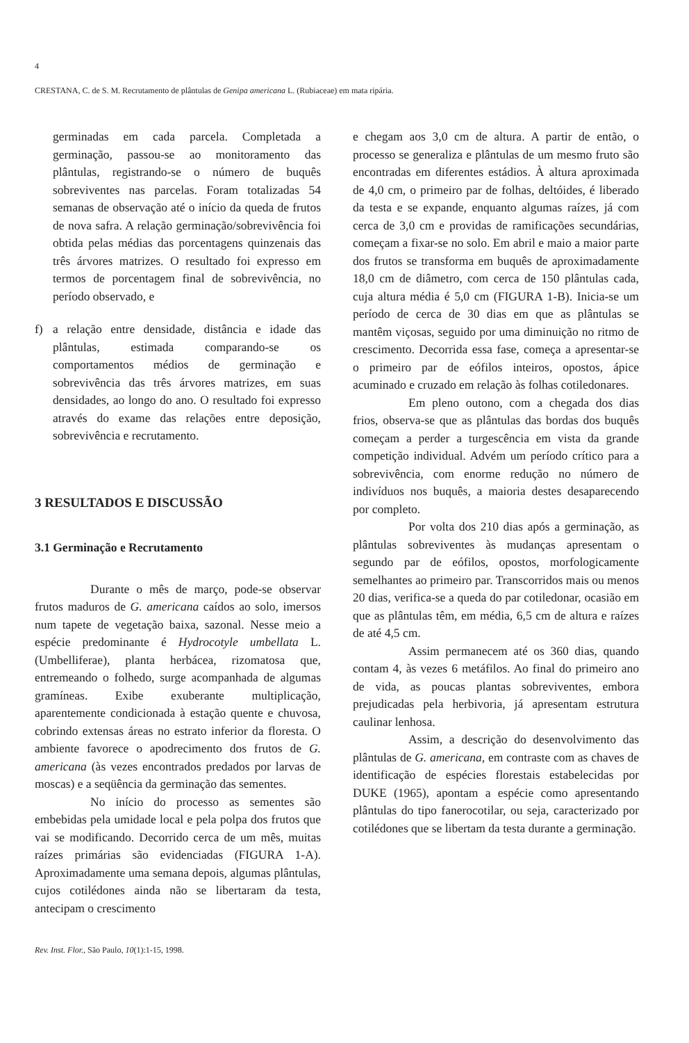4
CRESTANA, C. de S. M. Recrutamento de plântulas de Genipa americana L. (Rubiaceae) em mata ripária.
germinadas em cada parcela. Completada a germinação, passou-se ao monitoramento das plântulas, registrando-se o número de buquês sobreviventes nas parcelas. Foram totalizadas 54 semanas de observação até o início da queda de frutos de nova safra. A relação germinação/sobrevivência foi obtida pelas médias das porcentagens quinzenais das três árvores matrizes. O resultado foi expresso em termos de porcentagem final de sobrevivência, no período observado, e
f) a relação entre densidade, distância e idade das plântulas, estimada comparando-se os comportamentos médios de germinação e sobrevivência das três árvores matrizes, em suas densidades, ao longo do ano. O resultado foi expresso através do exame das relações entre deposição, sobrevivência e recrutamento.
3 RESULTADOS E DISCUSSÃO
3.1 Germinação e Recrutamento
Durante o mês de março, pode-se observar frutos maduros de G. americana caídos ao solo, imersos num tapete de vegetação baixa, sazonal. Nesse meio a espécie predominante é Hydrocotyle umbellata L. (Umbelliferae), planta herbácea, rizomatosa que, entremeando o folhedo, surge acompanhada de algumas gramíneas. Exibe exuberante multiplicação, aparentemente condicionada à estação quente e chuvosa, cobrindo extensas áreas no estrato inferior da floresta. O ambiente favorece o apodrecimento dos frutos de G. americana (às vezes encontrados predados por larvas de moscas) e a seqüência da germinação das sementes.
No início do processo as sementes são embebidas pela umidade local e pela polpa dos frutos que vai se modificando. Decorrido cerca de um mês, muitas raízes primárias são evidenciadas (FIGURA 1-A). Aproximadamente uma semana depois, algumas plântulas, cujos cotilédones ainda não se libertaram da testa, antecipam o crescimento
e chegam aos 3,0 cm de altura. A partir de então, o processo se generaliza e plântulas de um mesmo fruto são encontradas em diferentes estádios. À altura aproximada de 4,0 cm, o primeiro par de folhas, deltóides, é liberado da testa e se expande, enquanto algumas raízes, já com cerca de 3,0 cm e providas de ramificações secundárias, começam a fixar-se no solo. Em abril e maio a maior parte dos frutos se transforma em buquês de aproximadamente 18,0 cm de diâmetro, com cerca de 150 plântulas cada, cuja altura média é 5,0 cm (FIGURA 1-B). Inicia-se um período de cerca de 30 dias em que as plântulas se mantêm viçosas, seguido por uma diminuição no ritmo de crescimento. Decorrida essa fase, começa a apresentar-se o primeiro par de eófilos inteiros, opostos, ápice acuminado e cruzado em relação às folhas cotiledonares.
Em pleno outono, com a chegada dos dias frios, observa-se que as plântulas das bordas dos buquês começam a perder a turgescência em vista da grande competição individual. Advém um período crítico para a sobrevivência, com enorme redução no número de indivíduos nos buquês, a maioria destes desaparecendo por completo.
Por volta dos 210 dias após a germinação, as plântulas sobreviventes às mudanças apresentam o segundo par de eófilos, opostos, morfologicamente semelhantes ao primeiro par. Transcorridos mais ou menos 20 dias, verifica-se a queda do par cotiledonar, ocasião em que as plântulas têm, em média, 6,5 cm de altura e raízes de até 4,5 cm.
Assim permanecem até os 360 dias, quando contam 4, às vezes 6 metáfilos. Ao final do primeiro ano de vida, as poucas plantas sobreviventes, embora prejudicadas pela herbivoria, já apresentam estrutura caulinar lenhosa.
Assim, a descrição do desenvolvimento das plântulas de G. americana, em contraste com as chaves de identificação de espécies florestais estabelecidas por DUKE (1965), apontam a espécie como apresentando plântulas do tipo fanerocotilar, ou seja, caracterizado por cotilédones que se libertam da testa durante a germinação.
Rev. Inst. Flor., São Paulo, 10(1):1-15, 1998.